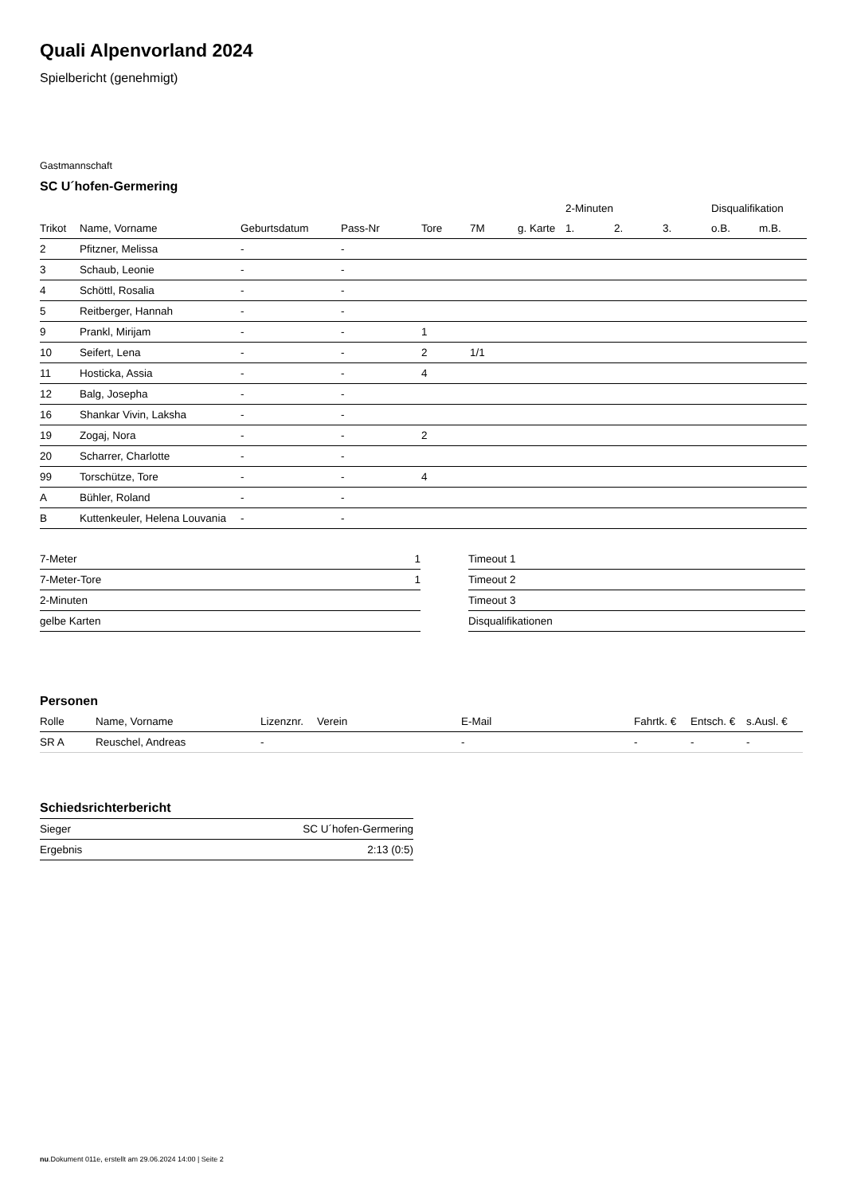Quali Alpenvorland 2024
Spielbericht (genehmigt)
Gastmannschaft
SC U´hofen-Germering
| | | | | | | | 2-Minuten | | | Disqualifikation | |
| --- | --- | --- | --- | --- | --- | --- | --- | --- | --- | --- | --- |
| Trikot | Name, Vorname | Geburtsdatum | Pass-Nr | Tore | 7M | g. Karte | 1. | 2. | 3. | o.B. | m.B. |
| 2 | Pfitzner, Melissa | - | - | | | | | | | | |
| 3 | Schaub, Leonie | - | - | | | | | | | | |
| 4 | Schöttl, Rosalia | - | - | | | | | | | | |
| 5 | Reitberger, Hannah | - | - | | | | | | | | |
| 9 | Prankl, Mirijam | - | - | 1 | | | | | | | |
| 10 | Seifert, Lena | - | - | 2 | 1/1 | | | | | | |
| 11 | Hosticka, Assia | - | - | 4 | | | | | | | |
| 12 | Balg, Josepha | - | - | | | | | | | | |
| 16 | Shankar Vivin, Laksha | - | - | | | | | | | | |
| 19 | Zogaj, Nora | - | - | 2 | | | | | | | |
| 20 | Scharrer, Charlotte | - | - | | | | | | | | |
| 99 | Torschütze, Tore | - | - | 4 | | | | | | | |
| A | Bühler, Roland | - | - | | | | | | | | |
| B | Kuttenkeuler, Helena Louvania | - | - | | | | | | | | |
| 7-Meter | 1 |
| 7-Meter-Tore | 1 |
| 2-Minuten | |
| gelbe Karten | |
| Timeout 1 |
| Timeout 2 |
| Timeout 3 |
| Disqualifikationen |
Personen
| Rolle | Name, Vorname | Lizenznr. | Verein | E-Mail | Fahrtk. € | Entsch. € | s.Ausl. € |
| --- | --- | --- | --- | --- | --- | --- | --- |
| SR A | Reuschel, Andreas | - | | - | - | - | - |
Schiedsrichterbericht
| Sieger | SC U´hofen-Germering |
| Ergebnis | 2:13 (0:5) |
nu.Dokument 011e, erstellt am 29.06.2024 14:00 | Seite 2